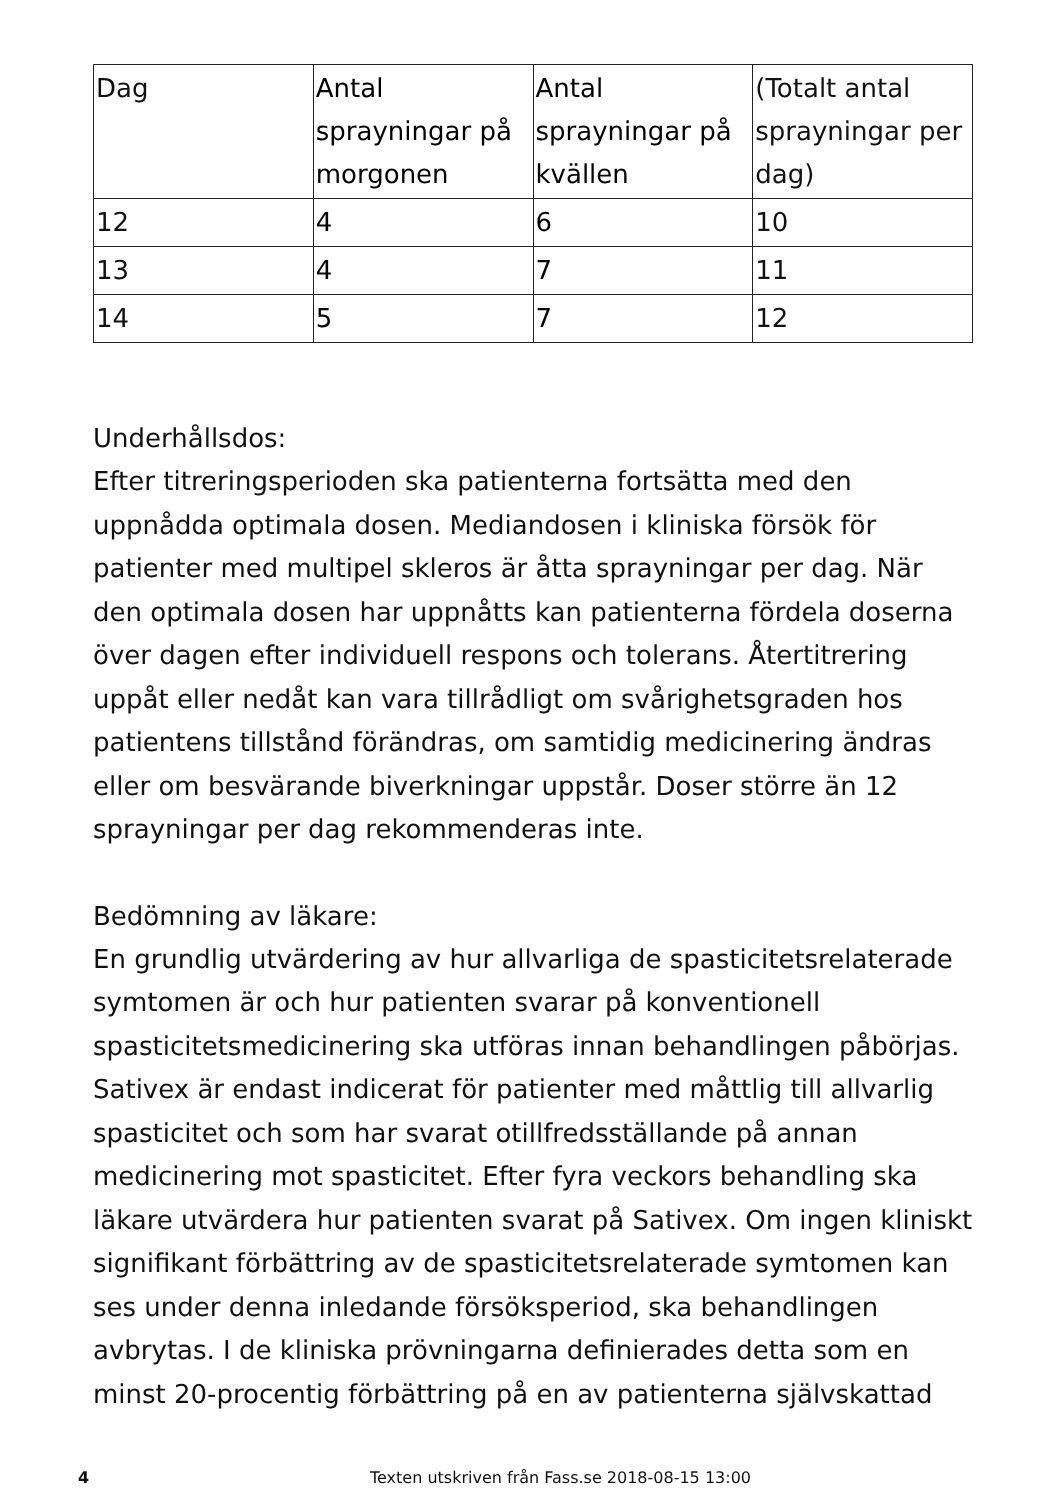| Dag | Antal sprayningar på morgonen | Antal sprayningar på kvällen | (Totalt antal sprayningar per dag) |
| 12 | 4 | 6 | 10 |
| 13 | 4 | 7 | 11 |
| 14 | 5 | 7 | 12 |
Underhållsdos:
Efter titreringsperioden ska patienterna fortsätta med den uppnådda optimala dosen. Mediandosen i kliniska försök för patienter med multipel skleros är åtta sprayningar per dag. När den optimala dosen har uppnåtts kan patienterna fördela doserna över dagen efter individuell respons och tolerans. Återtitrering uppåt eller nedåt kan vara tillrådligt om svårighetsgraden hos patientens tillstånd förändras, om samtidig medicinering ändras eller om besvärande biverkningar uppstår. Doser större än 12 sprayningar per dag rekommenderas inte.
Bedömning av läkare:
En grundlig utvärdering av hur allvarliga de spasticitetsrelaterade symtomen är och hur patienten svarar på konventionell spasticitetsmedicinering ska utföras innan behandlingen påbörjas. Sativex är endast indicerat för patienter med måttlig till allvarlig spasticitet och som har svarat otillfredsställande på annan medicinering mot spasticitet. Efter fyra veckors behandling ska läkare utvärdera hur patienten svarat på Sativex. Om ingen kliniskt signifikant förbättring av de spasticitetsrelaterade symtomen kan ses under denna inledande försöksperiod, ska behandlingen avbrytas. I de kliniska prövningarna definierades detta som en minst 20-procentig förbättring på en av patienterna självskattad
4 Texten utskriven från Fass.se 2018-08-15 13:00